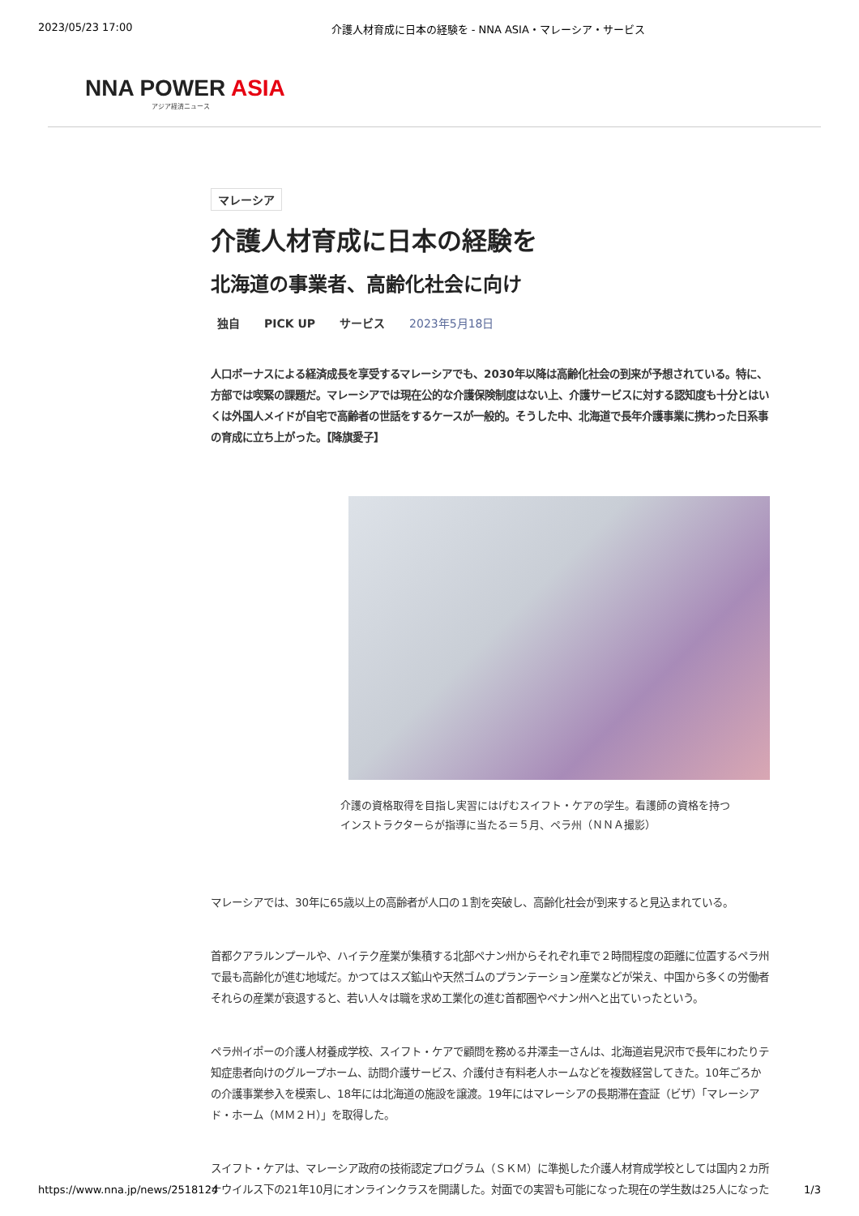2023/05/23 17:00 介護人材育成に日本の経験を - NNA ASIA・マレーシア・サービス
NNA POWER ASIA
アジア経済ニュース
マレーシア
介護人材育成に日本の経験を
北海道の事業者、高齢化社会に向け
独自 PICK UP サービス 2023年5月18日
人口ボーナスによる経済成長を享受するマレーシアでも、2030年以降は高齢化社会の到来が予想されている。特に、
方部では喫緊の課題だ。マレーシアでは現在公的な介護保険制度はない上、介護サービスに対する認知度も十分とはい
くは外国人メイドが自宅で高齢者の世話をするケースが一般的。そうした中、北海道で長年介護事業に携わった日系事
の育成に立ち上がった。【降旗愛子】
介護の資格取得を目指し実習にはげむスイフト・ケアの学生。看護師の資格を持つ
インストラクターらが指導に当たる＝５月、ペラ州（ＮＮＡ撮影）
マレーシアでは、30年に65歳以上の高齢者が人口の１割を突破し、高齢化社会が到来すると見込まれている。
首都クアラルンプールや、ハイテク産業が集積する北部ペナン州からそれぞれ車で２時間程度の距離に位置するペラ州
で最も高齢化が進む地域だ。かつてはスズ鉱山や天然ゴムのプランテーション産業などが栄え、中国から多くの労働者
それらの産業が衰退すると、若い人々は職を求め工業化の進む首都圏やペナン州へと出ていったという。
ペラ州イポーの介護人材養成学校、スイフト・ケアで顧問を務める井澤圭一さんは、北海道岩見沢市で長年にわたりテ
知症患者向けのグループホーム、訪問介護サービス、介護付き有料老人ホームなどを複数経営してきた。10年ごろか
の介護事業参入を模索し、18年には北海道の施設を譲渡。19年にはマレーシアの長期滞在査証（ビザ）「マレーシア
ド・ホーム（ＭＭ２Ｈ）」を取得した。
スイフト・ケアは、マレーシア政府の技術認定プログラム（ＳＫＭ）に準拠した介護人材育成学校としては国内２カ所
ナウイルス下の21年10月にオンラインクラスを開講した。対面での実習も可能になった現在の学生数は25人になった
https://www.nna.jp/news/2518124 1/3